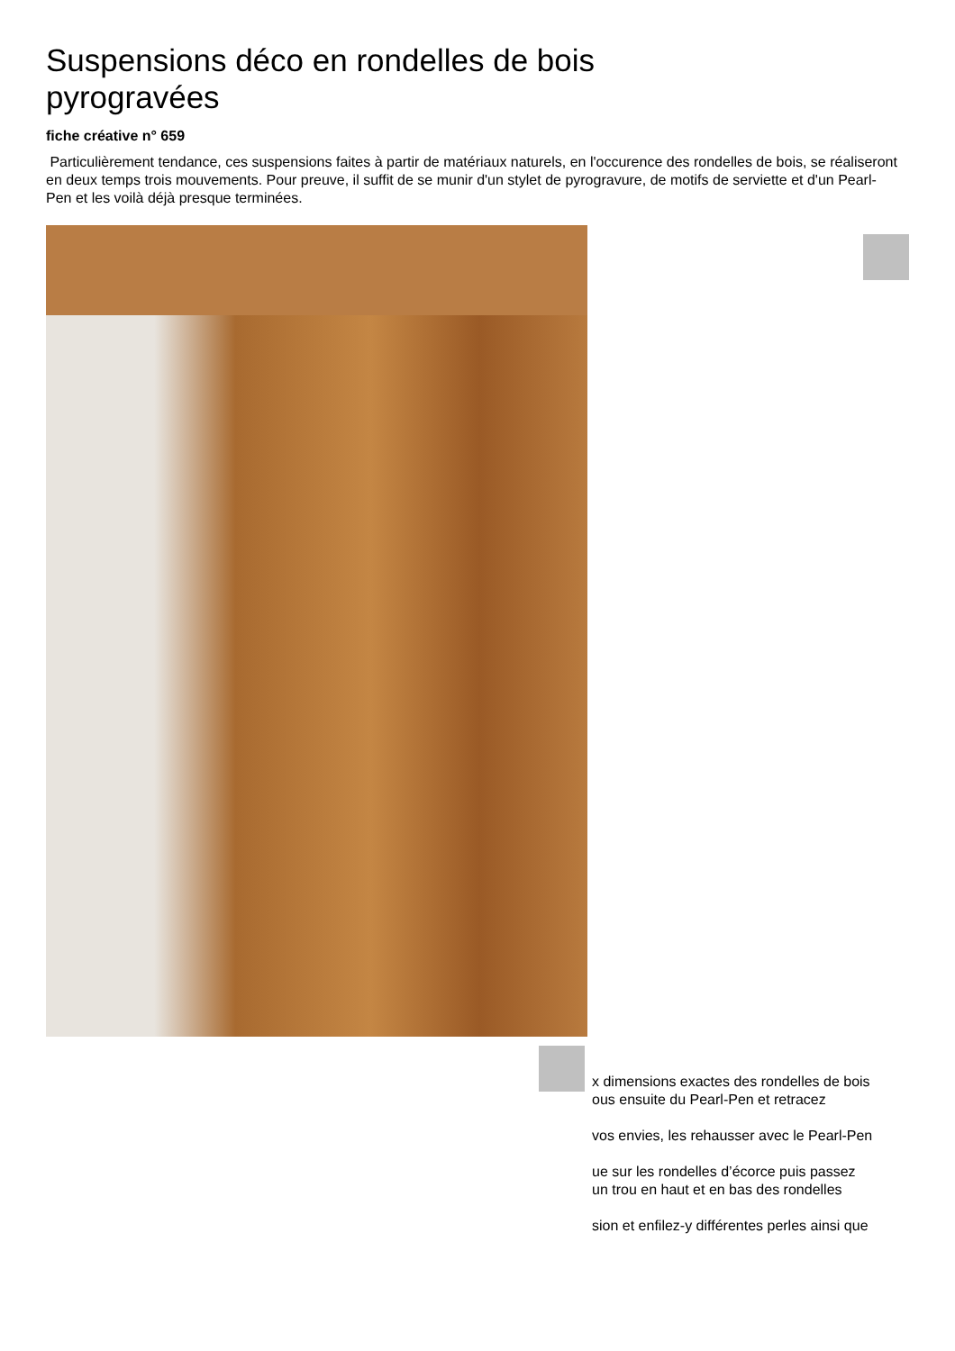Suspensions déco en rondelles de bois pyrogravées
fiche créative n° 659
Particulièrement tendance, ces suspensions faites à partir de matériaux naturels, en l'occurence des rondelles de bois, se réaliseront en deux temps trois mouvements. Pour preuve, il suffit de se munir d'un stylet de pyrogravure, de motifs de serviette et d'un Pearl-Pen et les voilà déjà presque terminées.
x dimensions exactes des rondelles de bois
ous ensuite du Pearl-Pen et retracez
vos envies, les rehausser avec le Pearl-Pen
ue sur les rondelles d’écorce puis passez
un trou en haut et en bas des rondelles
sion et enfilez-y différentes perles ainsi que